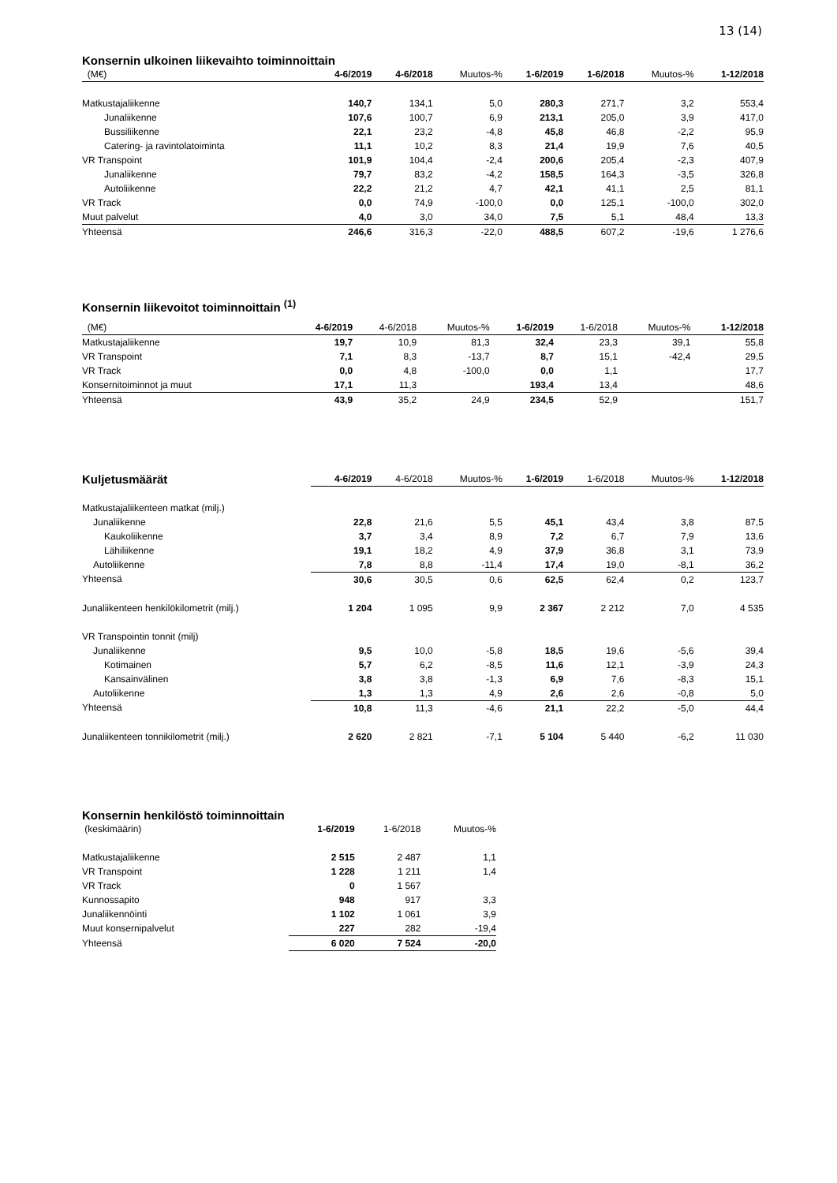13 (14)
Konsernin ulkoinen liikevaihto toiminnoittain
| (M€) | 4-6/2019 | 4-6/2018 | Muutos-% | 1-6/2019 | 1-6/2018 | Muutos-% | 1-12/2018 |
| --- | --- | --- | --- | --- | --- | --- | --- |
| Matkustajaliikenne | 140,7 | 134,1 | 5,0 | 280,3 | 271,7 | 3,2 | 553,4 |
| Junaliikenne | 107,6 | 100,7 | 6,9 | 213,1 | 205,0 | 3,9 | 417,0 |
| Bussiliikenne | 22,1 | 23,2 | -4,8 | 45,8 | 46,8 | -2,2 | 95,9 |
| Catering- ja ravintolatoiminta | 11,1 | 10,2 | 8,3 | 21,4 | 19,9 | 7,6 | 40,5 |
| VR Transpoint | 101,9 | 104,4 | -2,4 | 200,6 | 205,4 | -2,3 | 407,9 |
| Junaliikenne | 79,7 | 83,2 | -4,2 | 158,5 | 164,3 | -3,5 | 326,8 |
| Autoliikenne | 22,2 | 21,2 | 4,7 | 42,1 | 41,1 | 2,5 | 81,1 |
| VR Track | 0,0 | 74,9 | -100,0 | 0,0 | 125,1 | -100,0 | 302,0 |
| Muut palvelut | 4,0 | 3,0 | 34,0 | 7,5 | 5,1 | 48,4 | 13,3 |
| Yhteensä | 246,6 | 316,3 | -22,0 | 488,5 | 607,2 | -19,6 | 1 276,6 |
Konsernin liikevoitot toiminnoittain <sup>(1)</sup>
| (M€) | 4-6/2019 | 4-6/2018 | Muutos-% | 1-6/2019 | 1-6/2018 | Muutos-% | 1-12/2018 |
| --- | --- | --- | --- | --- | --- | --- | --- |
| Matkustajaliikenne | 19,7 | 10,9 | 81,3 | 32,4 | 23,3 | 39,1 | 55,8 |
| VR Transpoint | 7,1 | 8,3 | -13,7 | 8,7 | 15,1 | -42,4 | 29,5 |
| VR Track | 0,0 | 4,8 | -100,0 | 0,0 | 1,1 | | 17,7 |
| Konsernitoiminnot ja muut | 17,1 | 11,3 | | 193,4 | 13,4 | | 48,6 |
| Yhteensä | 43,9 | 35,2 | 24,9 | 234,5 | 52,9 | | 151,7 |
| Kuljetusmäärät | 4-6/2019 | 4-6/2018 | Muutos-% | 1-6/2019 | 1-6/2018 | Muutos-% | 1-12/2018 |
| --- | --- | --- | --- | --- | --- | --- | --- |
| Matkustajaliikenteen matkat (milj.) | | | | | | | |
| Junaliikenne | 22,8 | 21,6 | 5,5 | 45,1 | 43,4 | 3,8 | 87,5 |
| Kaukoliikenne | 3,7 | 3,4 | 8,9 | 7,2 | 6,7 | 7,9 | 13,6 |
| Lähiliikenne | 19,1 | 18,2 | 4,9 | 37,9 | 36,8 | 3,1 | 73,9 |
| Autoliikenne | 7,8 | 8,8 | -11,4 | 17,4 | 19,0 | -8,1 | 36,2 |
| Yhteensä | 30,6 | 30,5 | 0,6 | 62,5 | 62,4 | 0,2 | 123,7 |
| Junaliikenteen henkilökilometrit (milj.) | 1 204 | 1 095 | 9,9 | 2 367 | 2 212 | 7,0 | 4 535 |
| VR Transpointin tonnit (milj) | | | | | | | |
| Junaliikenne | 9,5 | 10,0 | -5,8 | 18,5 | 19,6 | -5,6 | 39,4 |
| Kotimainen | 5,7 | 6,2 | -8,5 | 11,6 | 12,1 | -3,9 | 24,3 |
| Kansainvälinen | 3,8 | 3,8 | -1,3 | 6,9 | 7,6 | -8,3 | 15,1 |
| Autoliikenne | 1,3 | 1,3 | 4,9 | 2,6 | 2,6 | -0,8 | 5,0 |
| Yhteensä | 10,8 | 11,3 | -4,6 | 21,1 | 22,2 | -5,0 | 44,4 |
| Junaliikenteen tonnikilometrit (milj.) | 2 620 | 2 821 | -7,1 | 5 104 | 5 440 | -6,2 | 11 030 |
Konsernin henkilöstö toiminnoittain
| (keskimäärin) | 1-6/2019 | 1-6/2018 | Muutos-% |
| Matkustajaliikenne | 2 515 | 2 487 | 1,1 |
| VR Transpoint | 1 228 | 1 211 | 1,4 |
| VR Track | 0 | 1 567 | |
| Kunnossapito | 948 | 917 | 3,3 |
| Junaliikennöinti | 1 102 | 1 061 | 3,9 |
| Muut konsernipalvelut | 227 | 282 | -19,4 |
| Yhteensä | 6 020 | 7 524 | -20,0 |